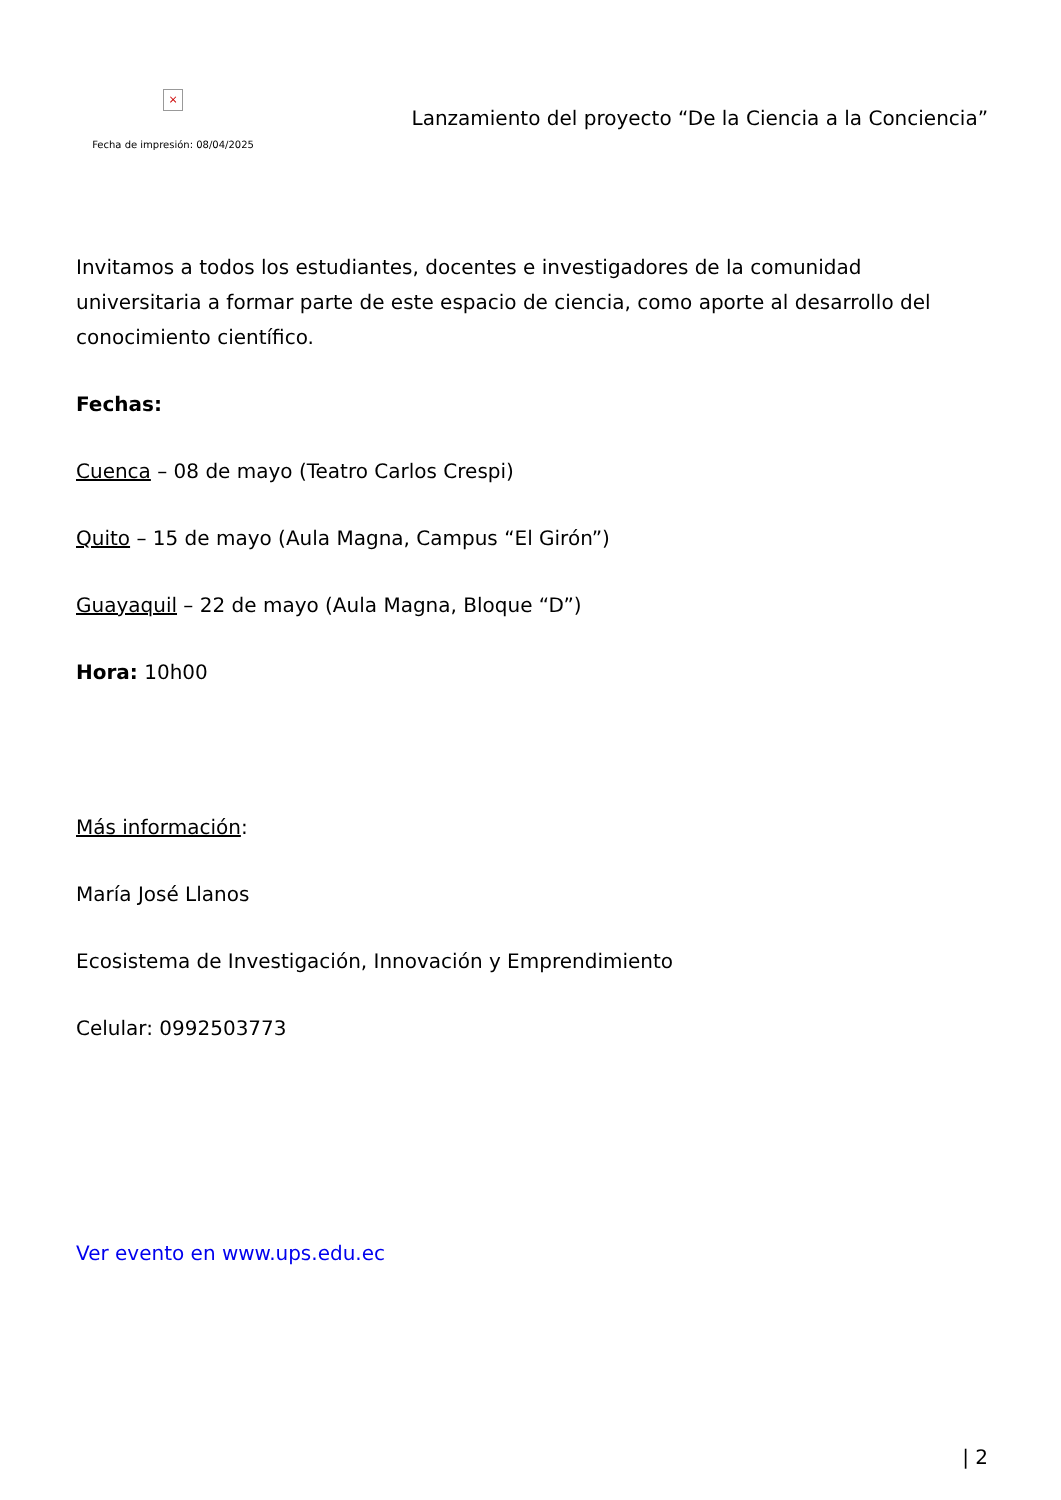×
Fecha de impresión: 08/04/2025
Lanzamiento del proyecto “De la Ciencia a la Conciencia”
Invitamos a todos los estudiantes, docentes e investigadores de la comunidad universitaria a formar parte de este espacio de ciencia, como aporte al desarrollo del conocimiento científico.
Fechas:
Cuenca – 08 de mayo (Teatro Carlos Crespi)
Quito – 15 de mayo (Aula Magna, Campus “El Girón”)
Guayaquil – 22 de mayo (Aula Magna, Bloque “D”)
Hora: 10h00
Más información:
María José Llanos
Ecosistema de Investigación, Innovación y Emprendimiento
Celular: 0992503773
Ver evento en www.ups.edu.ec
| 2